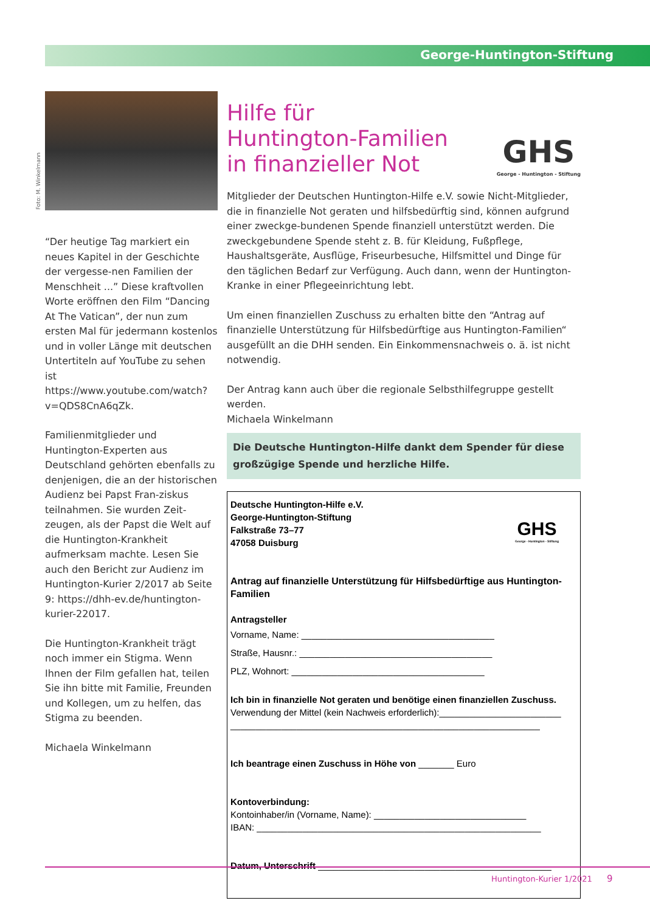George-Huntington-Stiftung
Foto: M. Winkelmann
“Der heutige Tag markiert ein neues Kapitel in der Geschichte der vergesse-nen Familien der Menschheit ...” Diese kraftvollen Worte eröffnen den Film “Dancing At The Vatican”, der nun zum ersten Mal für jedermann kostenlos und in voller Länge mit deutschen Untertiteln auf YouTube zu sehen ist https://www.youtube.com/watch?v=QDS8CnA6qZk.
Familienmitglieder und Huntington-Experten aus Deutschland gehörten ebenfalls zu denjenigen, die an der historischen Audienz bei Papst Fran-ziskus teilnahmen. Sie wurden Zeit-zeugen, als der Papst die Welt auf die Huntington-Krankheit aufmerksam machte. Lesen Sie auch den Bericht zur Audienz im Huntington-Kurier 2/2017 ab Seite 9: https://dhh-ev.de/huntington-kurier-22017.
Die Huntington-Krankheit trägt noch immer ein Stigma. Wenn Ihnen der Film gefallen hat, teilen Sie ihn bitte mit Familie, Freunden und Kollegen, um zu helfen, das Stigma zu beenden.
Michaela Winkelmann
GHS
George - Huntington - Stiftung
Hilfe für
Huntington-Familien
in finanzieller Not
Mitglieder der Deutschen Huntington-Hilfe e.V. sowie Nicht-Mitglieder, die in finanzielle Not geraten und hilfsbedürftig sind, können aufgrund einer zweckge-bundenen Spende finanziell unterstützt werden. Die zweckgebundene Spende steht z. B. für Kleidung, Fußpflege, Haushaltsgeräte, Ausflüge, Friseurbesuche, Hilfsmittel und Dinge für den täglichen Bedarf zur Verfügung. Auch dann, wenn der Huntington-Kranke in einer Pflegeeinrichtung lebt.
Um einen finanziellen Zuschuss zu erhalten bitte den “Antrag auf finanzielle Unterstützung für Hilfsbedürftige aus Huntington-Familien“ ausgefüllt an die DHH senden. Ein Einkommensnachweis o. ä. ist nicht notwendig.
Der Antrag kann auch über die regionale Selbsthilfegruppe gestellt werden.
Michaela Winkelmann
Die Deutsche Huntington-Hilfe dankt dem Spender für diese großzügige Spende und herzliche Hilfe.
GHS
George - Huntington - Stiftung
Deutsche Huntington-Hilfe e.V.
George-Huntington-Stiftung
Falkstraße 73–77
47058 Duisburg
Antrag auf finanzielle Unterstützung für Hilfsbedürftige aus Huntington-Familien
Antragsteller
Vorname, Name: ______________________________________
Straße, Hausnr.: ______________________________________
PLZ, Wohnort: ______________________________________
Ich bin in finanzielle Not geraten und benötige einen finanziellen Zuschuss.
Verwendung der Mittel (kein Nachweis erforderlich):________________________
_____________________________________________________________
Ich beantrage einen Zuschuss in Höhe von _______ Euro
Kontoverbindung:
Kontoinhaber/in (Vorname, Name): ______________________________
IBAN: ________________________________________________________
Datum, Unterschrift ______________________________________________
Huntington-Kurier 1/2021 9